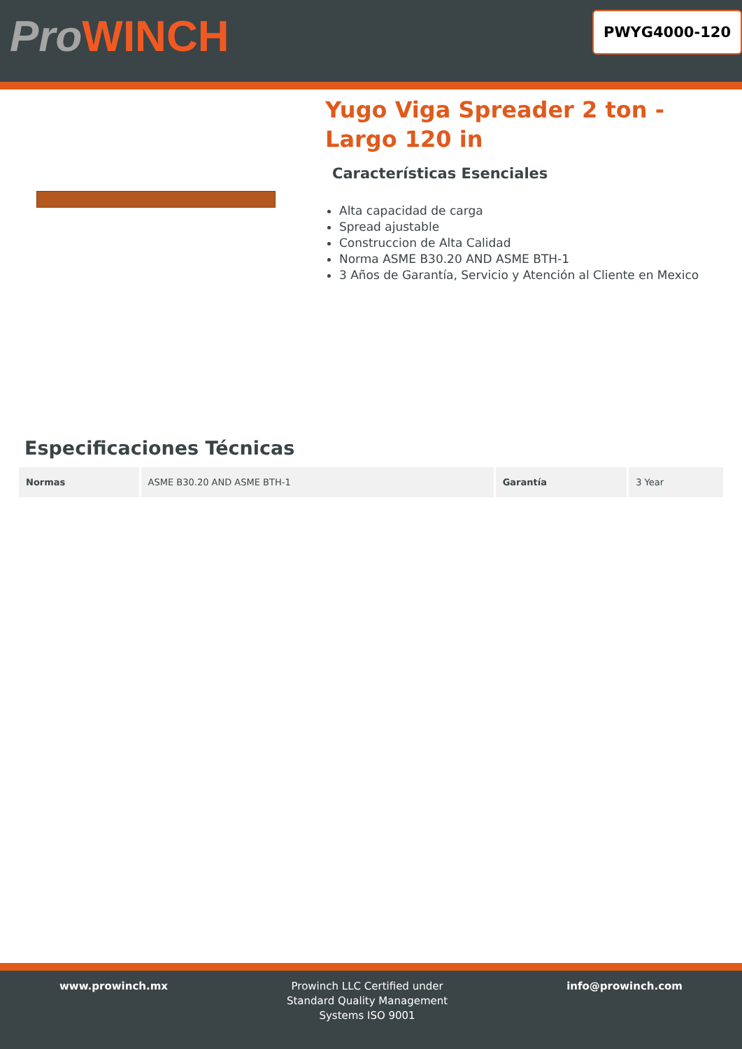ProWINCH
PWYG4000-120
Yugo Viga Spreader 2 ton - Largo 120 in
Características Esenciales
Alta capacidad de carga
Spread ajustable
Construccion de Alta Calidad
Norma ASME B30.20 AND ASME BTH-1
3 Años de Garantía, Servicio y Atención al Cliente en Mexico
Especificaciones Técnicas
| Normas | ASME B30.20 AND ASME BTH-1 | Garantía | 3 Year |
www.prowinch.mx Prowinch LLC Certified under
Standard Quality Management
Systems ISO 9001
info@prowinch.com